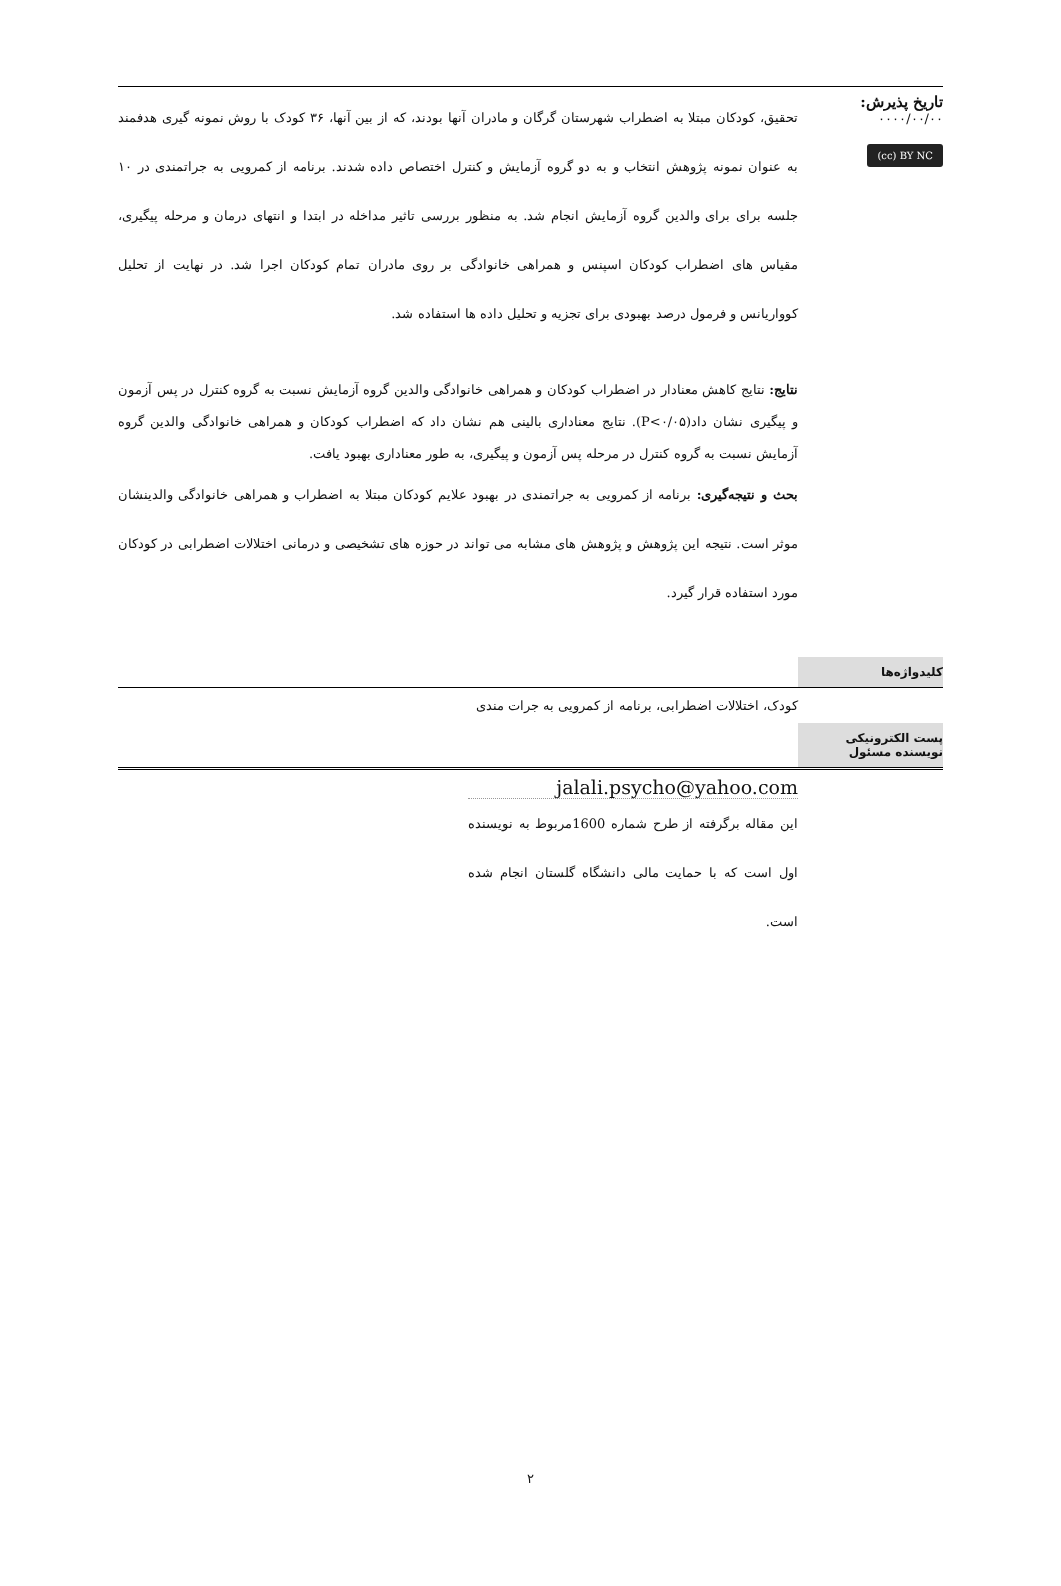تاریخ پذیرش:
۰۰۰۰/۰۰/۰۰
(cc) BY NC
تحقیق، کودکان مبتلا به اضطراب شهرستان گرگان و مادران آنها بودند، که از بین آنها، ۳۶ کودک با روش نمونه گیری هدفمند به عنوان نمونه پژوهش انتخاب و به دو گروه آزمایش و کنترل اختصاص داده شدند. برنامه از کمرویی به جراتمندی در ۱۰ جلسه برای برای والدین گروه آزمایش انجام شد. به منظور بررسی تاثیر مداخله در ابتدا و انتهای درمان و مرحله پیگیری، مقیاس های اضطراب کودکان اسپنس و همراهی خانوادگی بر روی مادران تمام کودکان اجرا شد. در نهایت از تحلیل کوواریانس و فرمول درصد بهبودی برای تجزیه و تحلیل داده ها استفاده شد.
نتایج: نتایج کاهش معنادار در اضطراب کودکان و همراهی خانوادگی والدین گروه آزمایش نسبت به گروه کنترل در پس آزمون و پیگیری نشان داد(P<۰/۰۵). نتایج معناداری بالینی هم نشان داد که اضطراب کودکان و همراهی خانوادگی والدین گروه آزمایش نسبت به گروه کنترل در مرحله پس آزمون و پیگیری، به طور معناداری بهبود یافت.
بحث و نتیجه‌گیری: برنامه از کمرویی به جراتمندی در بهبود علایم کودکان مبتلا به اضطراب و همراهی خانوادگی والدینشان موثر است. نتیجه این پژوهش و پژوهش های مشابه می تواند در حوزه های تشخیصی و درمانی اختلالات اضطرابی در کودکان مورد استفاده قرار گیرد.
کلیدواژه‌ها
کودک، اختلالات اضطرابی، برنامه از کمرویی به جرات مندی
پست الکترونیکی
نویسنده مسئول
jalali.psycho@yahoo.com
این مقاله برگرفته از طرح شماره 1600مربوط به نویسنده اول است که با حمایت مالی دانشگاه گلستان انجام شده است.
۲